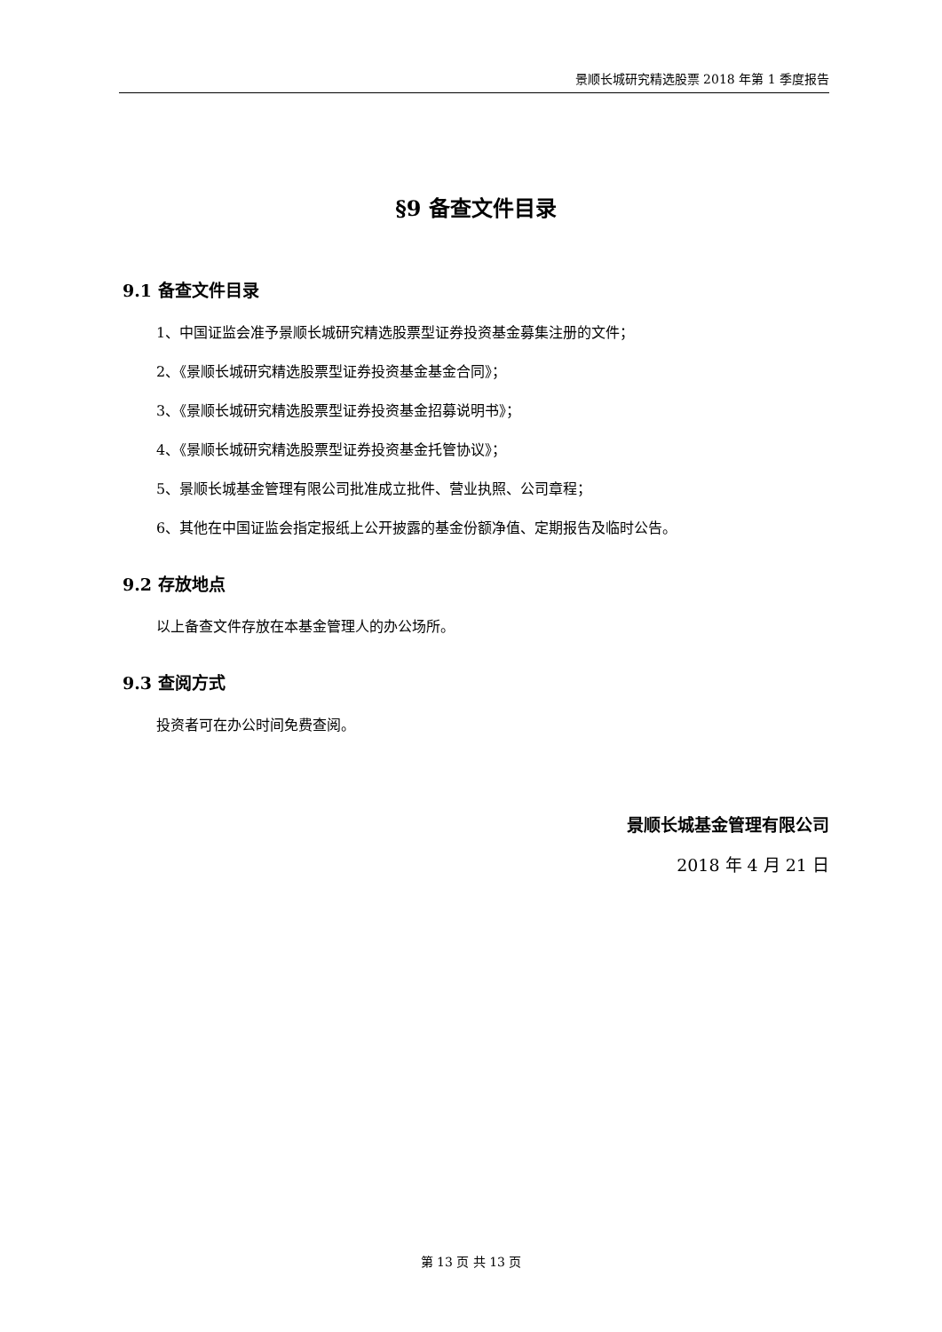景顺长城研究精选股票 2018 年第 1 季度报告
§9 备查文件目录
9.1 备查文件目录
1、中国证监会准予景顺长城研究精选股票型证券投资基金募集注册的文件；
2、《景顺长城研究精选股票型证券投资基金基金合同》；
3、《景顺长城研究精选股票型证券投资基金招募说明书》；
4、《景顺长城研究精选股票型证券投资基金托管协议》；
5、景顺长城基金管理有限公司批准成立批件、营业执照、公司章程；
6、其他在中国证监会指定报纸上公开披露的基金份额净值、定期报告及临时公告。
9.2 存放地点
以上备查文件存放在本基金管理人的办公场所。
9.3 查阅方式
投资者可在办公时间免费查阅。
景顺长城基金管理有限公司
2018 年 4 月 21 日
第 13 页 共 13 页